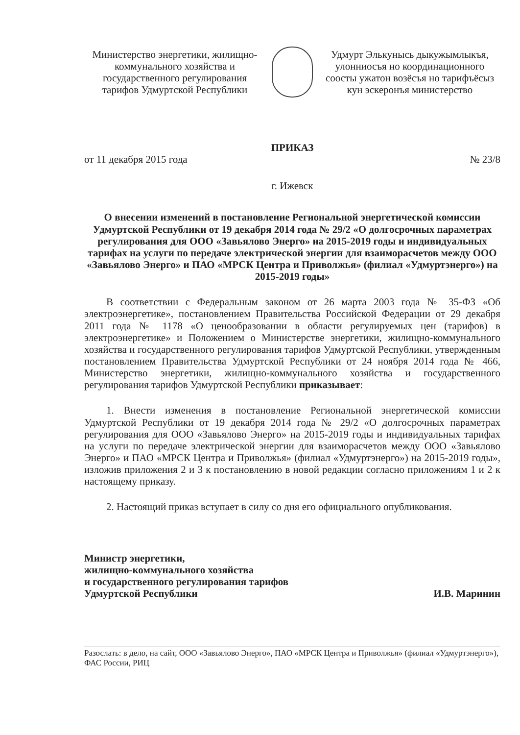Министерство энергетики, жилищно-коммунального хозяйства и государственного регулирования тарифов Удмуртской Республики
Удмурт Элькунысь дыкужымлыкъя, улонниосъя но координационного соосты ужатон возёсъя но тарифъёсыз кун эскеронъя министерство
ПРИКАЗ
от 11 декабря 2015 года № 23/8
г. Ижевск
О внесении изменений в постановление Региональной энергетической комиссии Удмуртской Республики от 19 декабря 2014 года № 29/2 «О долгосрочных параметрах регулирования для ООО «Завьялово Энерго» на 2015-2019 годы и индивидуальных тарифах на услуги по передаче электрической энергии для взаиморасчетов между ООО «Завьялово Энерго» и ПАО «МРСК Центра и Приволжья» (филиал «Удмуртэнерго») на 2015-2019 годы»
В соответствии с Федеральным законом от 26 марта 2003 года № 35-ФЗ «Об электроэнергетике», постановлением Правительства Российской Федерации от 29 декабря 2011 года № 1178 «О ценообразовании в области регулируемых цен (тарифов) в электроэнергетике» и Положением о Министерстве энергетики, жилищно-коммунального хозяйства и государственного регулирования тарифов Удмуртской Республики, утвержденным постановлением Правительства Удмуртской Республики от 24 ноября 2014 года № 466, Министерство энергетики, жилищно-коммунального хозяйства и государственного регулирования тарифов Удмуртской Республики приказывает:
1. Внести изменения в постановление Региональной энергетической комиссии Удмуртской Республики от 19 декабря 2014 года № 29/2 «О долгосрочных параметрах регулирования для ООО «Завьялово Энерго» на 2015-2019 годы и индивидуальных тарифах на услуги по передаче электрической энергии для взаиморасчетов между ООО «Завьялово Энерго» и ПАО «МРСК Центра и Приволжья» (филиал «Удмуртэнерго») на 2015-2019 годы», изложив приложения 2 и 3 к постановлению в новой редакции согласно приложениям 1 и 2 к настоящему приказу.
2. Настоящий приказ вступает в силу со дня его официального опубликования.
Министр энергетики,
жилищно-коммунального хозяйства
и государственного регулирования тарифов
Удмуртской Республики
И.В. Маринин
Разослать: в дело, на сайт, ООО «Завьялово Энерго», ПАО «МРСК Центра и Приволжья» (филиал «Удмуртэнерго»), ФАС России, РИЦ